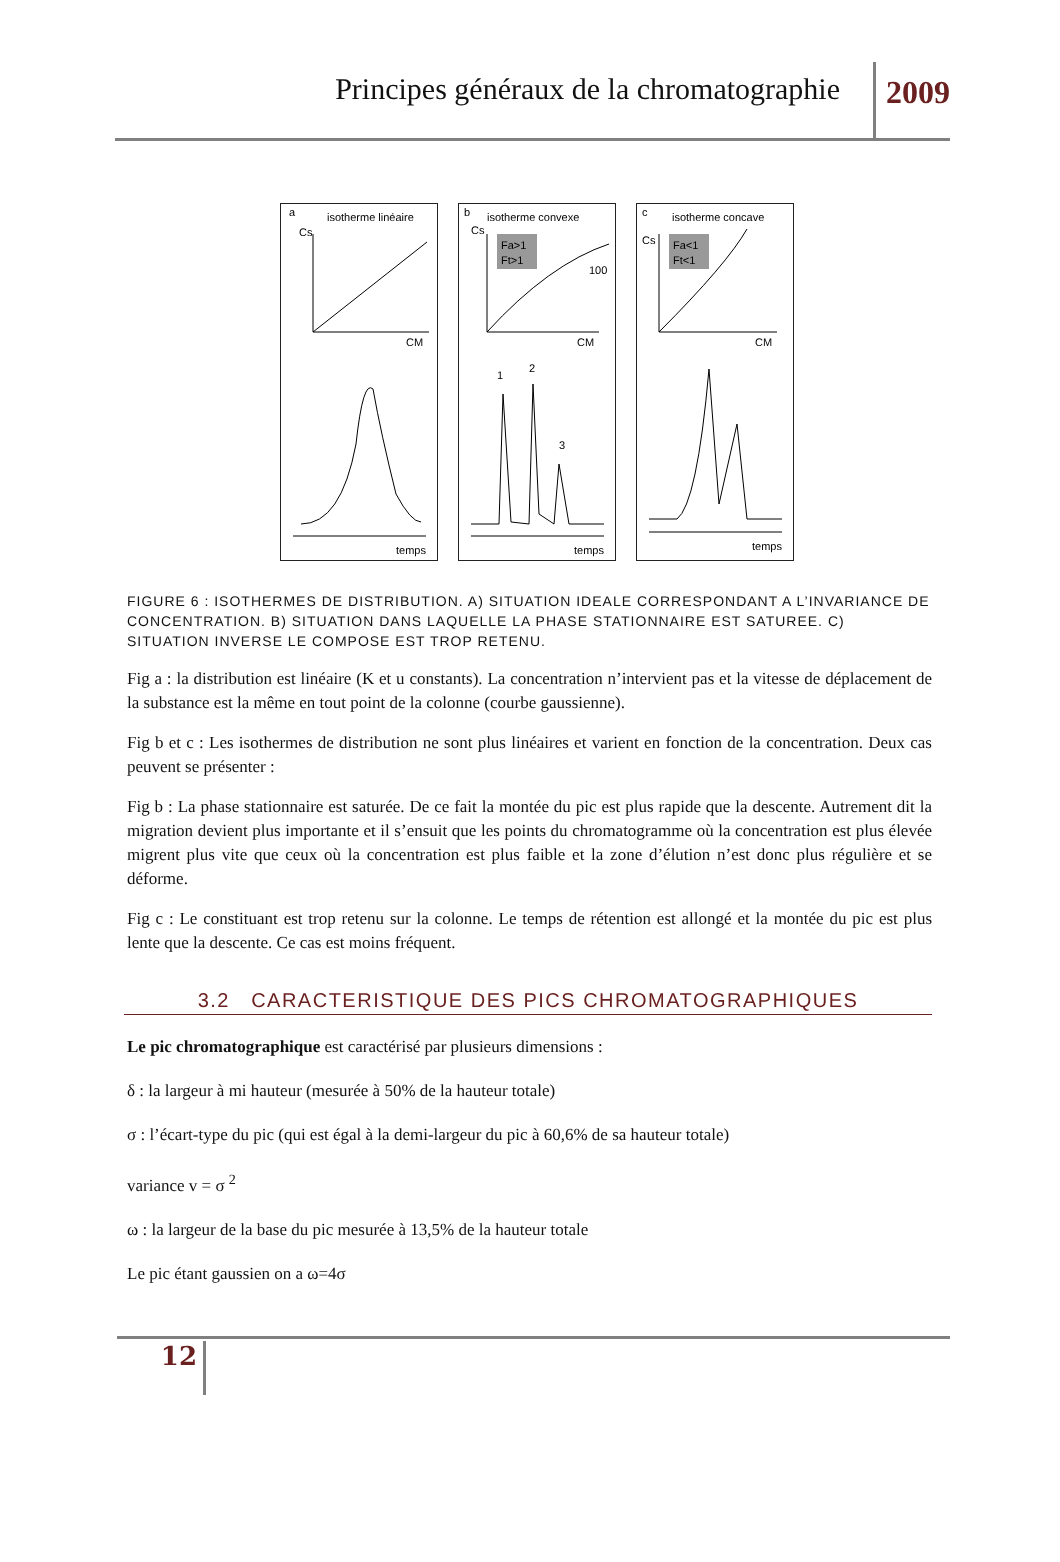Principes généraux de la chromatographie 2009
a
isotherme linéaire
Cs
CM
temps
b
isotherme convexe
Cs
Fa>1
Ft>1
100
CM
1
2
3
temps
c
isotherme concave
Cs
Fa<1
Ft<1
CM
temps
FIGURE 6 : ISOTHERMES DE DISTRIBUTION. A) SITUATION IDEALE CORRESPONDANT A L’INVARIANCE DE CONCENTRATION. B) SITUATION DANS LAQUELLE LA PHASE STATIONNAIRE EST SATUREE. C) SITUATION INVERSE LE COMPOSE EST TROP RETENU.
Fig a : la distribution est linéaire (K et u constants). La concentration n’intervient pas et la vitesse de déplacement de la substance est la même en tout point de la colonne (courbe gaussienne).
Fig b et c : Les isothermes de distribution ne sont plus linéaires et varient en fonction de la concentration. Deux cas peuvent se présenter :
Fig b : La phase stationnaire est saturée. De ce fait la montée du pic est plus rapide que la descente. Autrement dit la migration devient plus importante et il s’ensuit que les points du chromatogramme où la concentration est plus élevée migrent plus vite que ceux où la concentration est plus faible et la zone d’élution n’est donc plus régulière et se déforme.
Fig c : Le constituant est trop retenu sur la colonne. Le temps de rétention est allongé et la montée du pic est plus lente que la descente. Ce cas est moins fréquent.
3.2 CARACTERISTIQUE DES PICS CHROMATOGRAPHIQUES
Le pic chromatographique est caractérisé par plusieurs dimensions :
δ : la largeur à mi hauteur (mesurée à 50% de la hauteur totale)
σ : l’écart-type du pic (qui est égal à la demi-largeur du pic à 60,6% de sa hauteur totale)
variance v = σ <sup>2</sup>
ω : la largeur de la base du pic mesurée à 13,5% de la hauteur totale
Le pic étant gaussien on a ω=4σ
12